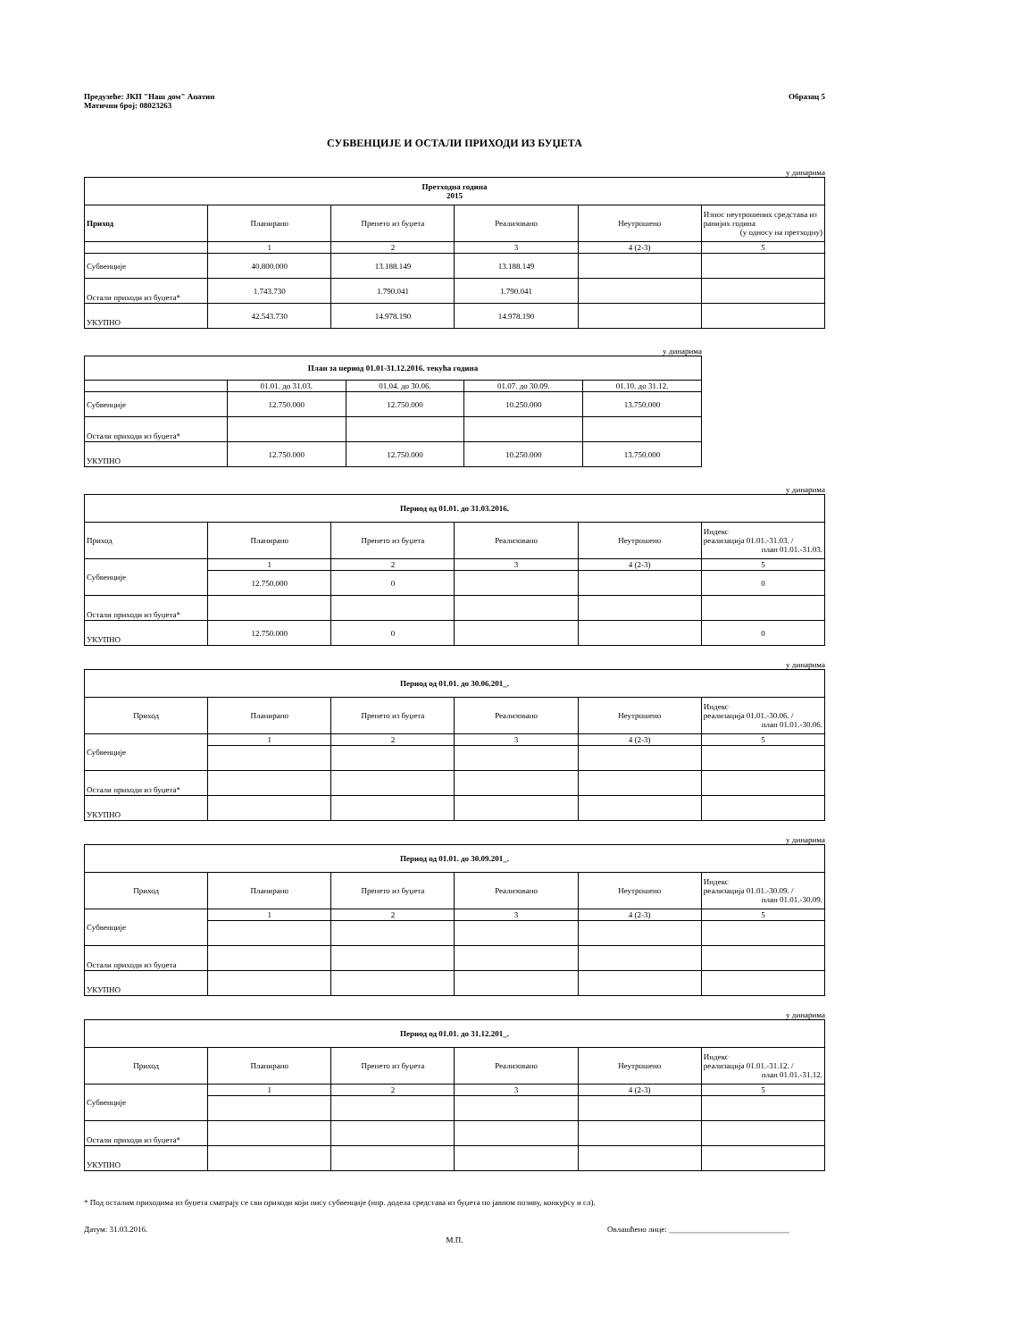Предузеће: ЈКП "Наш дом" Апатин
Матични број: 08023263
Образац 5
СУБВЕНЦИЈЕ И ОСТАЛИ ПРИХОДИ ИЗ БУЏЕТА
у динарима
| Претходна година 2015 | | | | | |
| --- | --- | --- | --- | --- | --- |
| Приход | Планирано | Пренето из буџета | Реализовано | Неутрошено | Износ неутрошених средстава из ранијих година (у односу на претходну) |
| | 1 | 2 | 3 | 4 (2-3) | 5 |
| Субвенције | 40.800.000 | 13.188.149 | 13.188.149 | | |
| Остали приходи из буџета* | 1.743.730 | 1.790.041 | 1.790.041 | | |
| УКУПНО | 42.543.730 | 14.978.190 | 14.978.190 | | |
у динарима
| План за период 01.01-31.12.2016. текућа година | | | | |
| --- | --- | --- | --- | --- |
| | 01.01. до 31.03. | 01.04. до 30.06. | 01.07. до 30.09. | 01.10. до 31.12. |
| Субвенције | 12.750.000 | 12.750.000 | 10.250.000 | 13.750.000 |
| Остали приходи из буџета* | | | | |
| УКУПНО | 12.750.000 | 12.750.000 | 10.250.000 | 13.750.000 |
у динарима
| Период од 01.01. до 31.03.2016. | | | | | |
| --- | --- | --- | --- | --- | --- |
| Приход | Планирано | Пренето из буџета | Реализовано | Неутрошено | Индекс реализација 01.01.-31.03. / план 01.01.-31.03. |
| Субвенције | 1 | 2 | 3 | 4 (2-3) | 5 |
| | 12.750.000 | 0 | | | 0 |
| Остали приходи из буџета* | | | | | |
| УКУПНО | 12.750.000 | 0 | | | 0 |
у динарима
| Период од 01.01. до 30.06.201_. | | | | | |
| --- | --- | --- | --- | --- | --- |
| Приход | Планирано | Пренето из буџета | Реализовано | Неутрошено | Индекс реализација 01.01.-30.06. / план 01.01.-30.06. |
| Субвенције | 1 | 2 | 3 | 4 (2-3) | 5 |
| Остали приходи из буџета* | | | | | |
| УКУПНО | | | | | |
у динарима
| Период од 01.01. до 30.09.201_. | | | | | |
| --- | --- | --- | --- | --- | --- |
| Приход | Планирано | Пренето из буџета | Реализовано | Неутрошено | Индекс реализација 01.01.-30.09. / план 01.01.-30.09. |
| Субвенције | 1 | 2 | 3 | 4 (2-3) | 5 |
| Остали приходи из буџета | | | | | |
| УКУПНО | | | | | |
у динарима
| Период од 01.01. до 31.12.201_. | | | | | |
| --- | --- | --- | --- | --- | --- |
| Приход | Планирано | Пренето из буџета | Реализовано | Неутрошено | Индекс реализација 01.01.-31.12. / план 01.01.-31.12. |
| Субвенције | 1 | 2 | 3 | 4 (2-3) | 5 |
| Остали приходи из буџета* | | | | | |
| УКУПНО | | | | | |
* Под осталим приходима из буџета сматрају се сви приходи који нису субвенције (нпр. додела средстава из буџета по јавном позиву, конкурсу и сл).
Датум: 31.03.2016. Овлашћено лице: ______________________________
М.П.